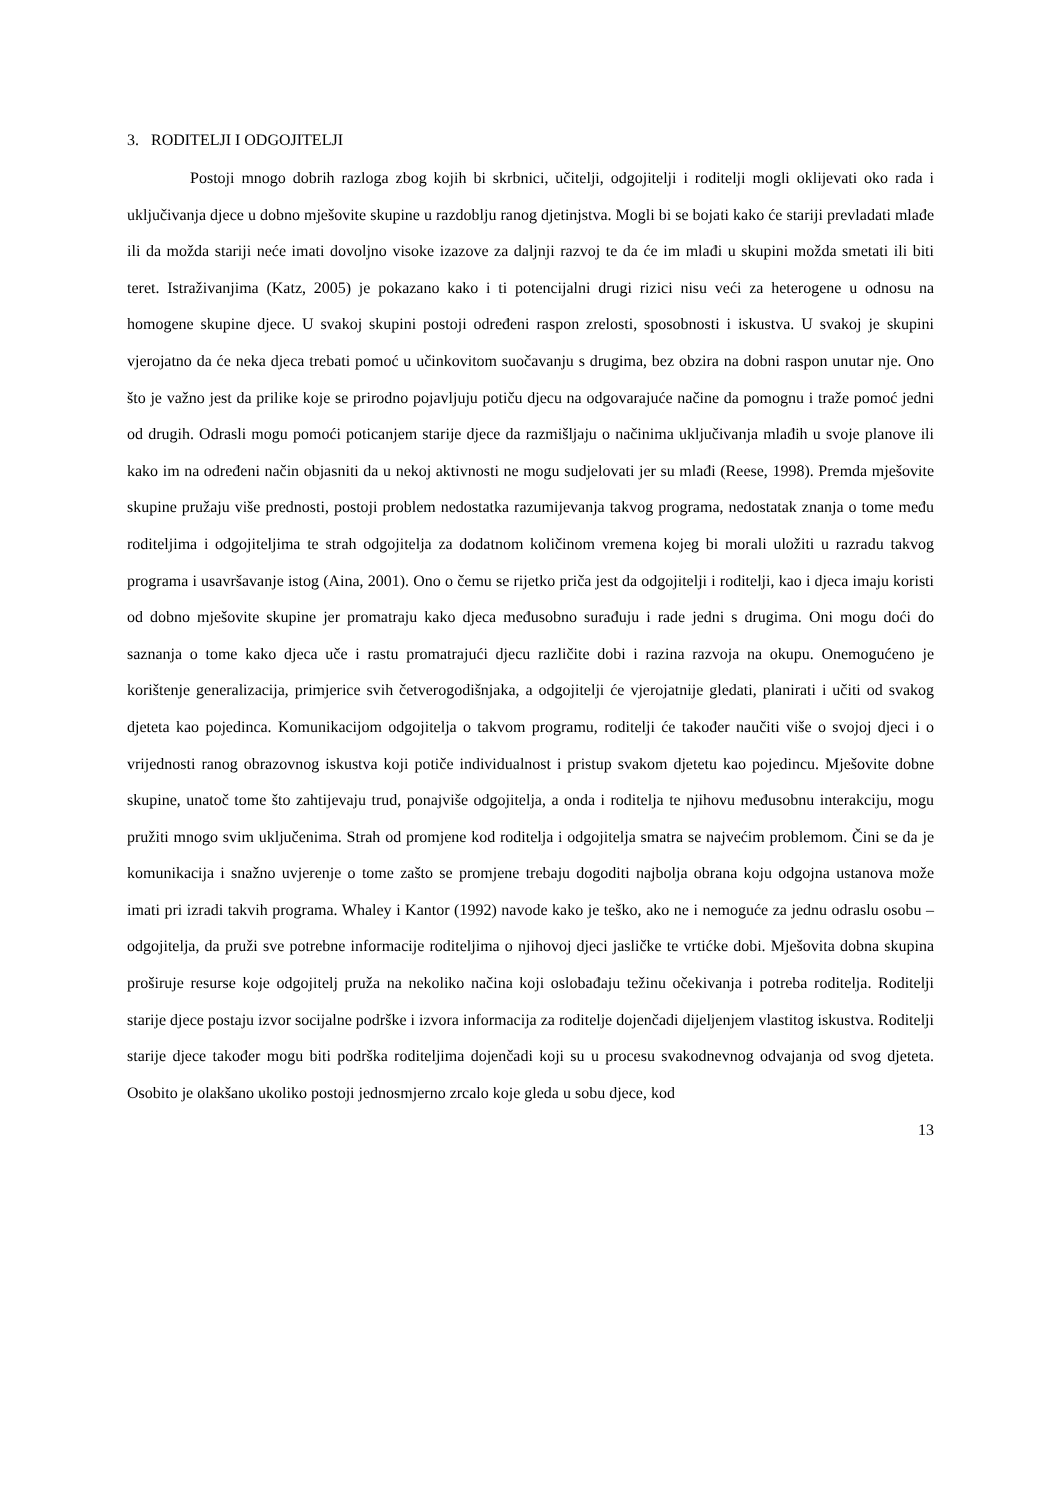3. RODITELJI I ODGOJITELJI
Postoji mnogo dobrih razloga zbog kojih bi skrbnici, učitelji, odgojitelji i roditelji mogli oklijevati oko rada i uključivanja djece u dobno mješovite skupine u razdoblju ranog djetinjstva. Mogli bi se bojati kako će stariji prevladati mlađe ili da možda stariji neće imati dovoljno visoke izazove za daljnji razvoj te da će im mlađi u skupini možda smetati ili biti teret. Istraživanjima (Katz, 2005) je pokazano kako i ti potencijalni drugi rizici nisu veći za heterogene u odnosu na homogene skupine djece. U svakoj skupini postoji određeni raspon zrelosti, sposobnosti i iskustva. U svakoj je skupini vjerojatno da će neka djeca trebati pomoć u učinkovitom suočavanju s drugima, bez obzira na dobni raspon unutar nje. Ono što je važno jest da prilike koje se prirodno pojavljuju potiču djecu na odgovarajuće načine da pomognu i traže pomoć jedni od drugih. Odrasli mogu pomoći poticanjem starije djece da razmišljaju o načinima uključivanja mlađih u svoje planove ili kako im na određeni način objasniti da u nekoj aktivnosti ne mogu sudjelovati jer su mlađi (Reese, 1998). Premda mješovite skupine pružaju više prednosti, postoji problem nedostatka razumijevanja takvog programa, nedostatak znanja o tome među roditeljima i odgojiteljima te strah odgojitelja za dodatnom količinom vremena kojeg bi morali uložiti u razradu takvog programa i usavršavanje istog (Aina, 2001). Ono o čemu se rijetko priča jest da odgojitelji i roditelji, kao i djeca imaju koristi od dobno mješovite skupine jer promatraju kako djeca međusobno surađuju i rade jedni s drugima. Oni mogu doći do saznanja o tome kako djeca uče i rastu promatrajući djecu različite dobi i razina razvoja na okupu. Onemogućeno je korištenje generalizacija, primjerice svih četverogodišnjaka, a odgojitelji će vjerojatnije gledati, planirati i učiti od svakog djeteta kao pojedinca. Komunikacijom odgojitelja o takvom programu, roditelji će također naučiti više o svojoj djeci i o vrijednosti ranog obrazovnog iskustva koji potiče individualnost i pristup svakom djetetu kao pojedincu. Mješovite dobne skupine, unatoč tome što zahtijevaju trud, ponajviše odgojitelja, a onda i roditelja te njihovu međusobnu interakciju, mogu pružiti mnogo svim uključenima. Strah od promjene kod roditelja i odgojitelja smatra se najvećim problemom. Čini se da je komunikacija i snažno uvjerenje o tome zašto se promjene trebaju dogoditi najbolja obrana koju odgojna ustanova može imati pri izradi takvih programa. Whaley i Kantor (1992) navode kako je teško, ako ne i nemoguće za jednu odraslu osobu – odgojitelja, da pruži sve potrebne informacije roditeljima o njihovoj djeci jasličke te vrtićke dobi. Mješovita dobna skupina proširuje resurse koje odgojitelj pruža na nekoliko načina koji oslobađaju težinu očekivanja i potreba roditelja. Roditelji starije djece postaju izvor socijalne podrške i izvora informacija za roditelje dojenčadi dijeljenjem vlastitog iskustva. Roditelji starije djece također mogu biti podrška roditeljima dojenčadi koji su u procesu svakodnevnog odvajanja od svog djeteta. Osobito je olakšano ukoliko postoji jednosmjerno zrcalo koje gleda u sobu djece, kod
13